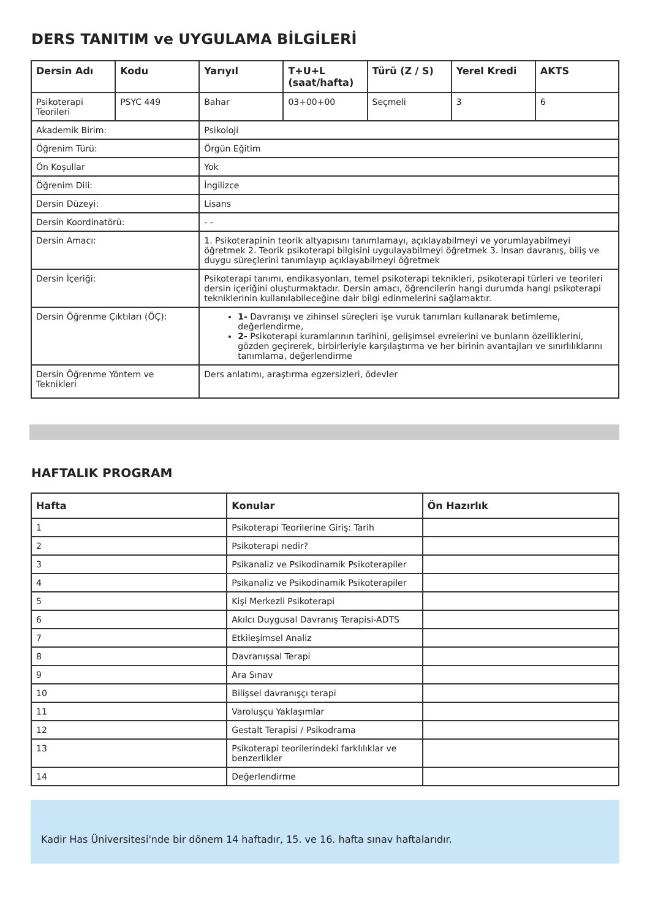DERS TANITIM ve UYGULAMA BİLGİLERİ
| Dersin Adı | Kodu | Yarıyıl | T+U+L (saat/hafta) | Türü (Z / S) | Yerel Kredi | AKTS |
| --- | --- | --- | --- | --- | --- | --- |
| Psikoterapi Teorileri | PSYC 449 | Bahar | 03+00+00 | Seçmeli | 3 | 6 |
| Akademik Birim: | | Psikoloji | | | | |
| Öğrenim Türü: | | Örgün Eğitim | | | | |
| Ön Koşullar | | Yok | | | | |
| Öğrenim Dili: | | İngilizce | | | | |
| Dersin Düzeyi: | | Lisans | | | | |
| Dersin Koordinatörü: | | - - | | | | |
| Dersin Amacı: | | 1. Psikoterapinin teorik altyapısını tanımlamayı, açıklayabilmeyi ve yorumlayabilmeyi öğretmek 2. Teorik psikoterapi bilgisini uygulayabilmeyi öğretmek 3. İnsan davranış, biliş ve duygu süreçlerini tanımlayıp açıklayabilmeyi öğretmek | | | | |
| Dersin İçeriği: | | Psikoterapi tanımı, endikasyonları, temel psikoterapi teknikleri, psikoterapi türleri ve teorileri dersin içeriğini oluşturmaktadır. Dersin amacı, öğrencilerin hangi durumda hangi psikoterapi tekniklerinin kullanılabileceğine dair bilgi edinmelerini sağlamaktır. | | | | |
| Dersin Öğrenme Çıktıları (ÖÇ): | | 1- Davranışı ve zihinsel süreçleri işe vuruk tanımları kullanarak betimleme, değerlendirme, 2- Psikoterapi kuramlarının tarihini, gelişimsel evrelerini ve bunların özelliklerini, gözden geçirerek, birbirleriyle karşılaştırma ve her birinin avantajları ve sınırlılıklarını tanımlama, değerlendirme | | | | |
| Dersin Öğrenme Yöntem ve Teknikleri | | Ders anlatımı, araştırma egzersizleri, ödevler | | | | |
HAFTALIK PROGRAM
| Hafta | Konular | Ön Hazırlık |
| --- | --- | --- |
| 1 | Psikoterapi Teorilerine Giriş: Tarih | |
| 2 | Psikoterapi nedir? | |
| 3 | Psikanaliz ve Psikodinamik Psikoterapiler | |
| 4 | Psikanaliz ve Psikodinamik Psikoterapiler | |
| 5 | Kişi Merkezli Psikoterapi | |
| 6 | Akılcı Duygusal Davranış Terapisi-ADTS | |
| 7 | Etkileşimsel Analiz | |
| 8 | Davranışsal Terapi | |
| 9 | Ara Sınav | |
| 10 | Bilişsel davranışçı terapi | |
| 11 | Varoluşçu Yaklaşımlar | |
| 12 | Gestalt Terapisi / Psikodrama | |
| 13 | Psikoterapi teorilerindeki farklılıklar ve benzerlikler | |
| 14 | Değerlendirme | |
Kadir Has Üniversitesi'nde bir dönem 14 haftadır, 15. ve 16. hafta sınav haftalarıdır.